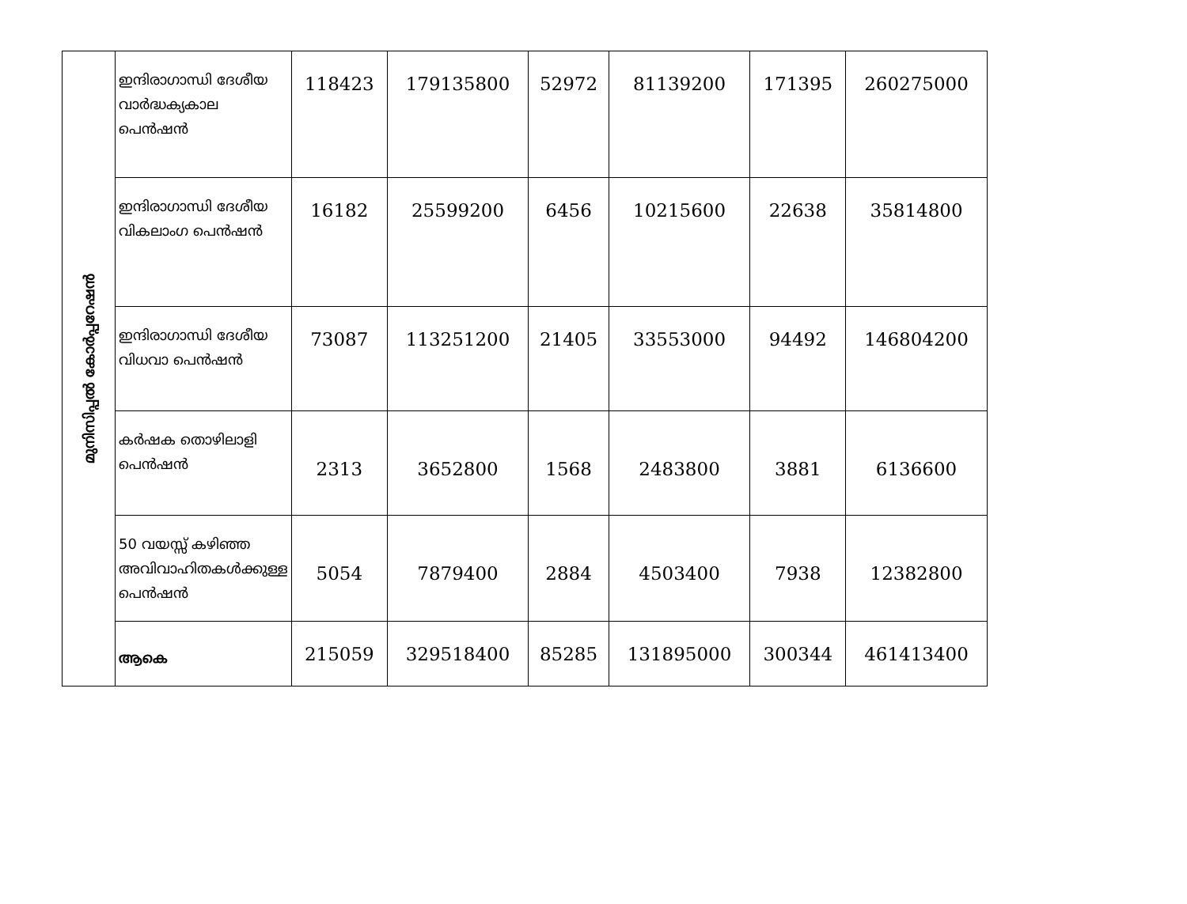| മുനിസിപ്പല്‍ കോര്‍പ്പറേഷന്‍ | ഇന്ദിരാഗാന്ധി ദേശീയ വാര്‍ദ്ധക്യകാല പെന്‍ഷന്‍ | 118423 | 179135800 | 52972 | 81139200 | 171395 | 260275000 |
| | ഇന്ദിരാഗാന്ധി ദേശീയ വികലാംഗ പെന്‍ഷന്‍ | 16182 | 25599200 | 6456 | 10215600 | 22638 | 35814800 |
| | ഇന്ദിരാഗാന്ധി ദേശീയ വിധവാ പെന്‍ഷന്‍ | 73087 | 113251200 | 21405 | 33553000 | 94492 | 146804200 |
| | കര്‍ഷക തൊഴിലാളി പെന്‍ഷന്‍ | 2313 | 3652800 | 1568 | 2483800 | 3881 | 6136600 |
| | 50 വയസ്സ് കഴിഞ്ഞ അവിവാഹിതകള്‍ക്കുള്ള പെന്‍ഷന്‍ | 5054 | 7879400 | 2884 | 4503400 | 7938 | 12382800 |
| | ആകെ | 215059 | 329518400 | 85285 | 131895000 | 300344 | 461413400 |